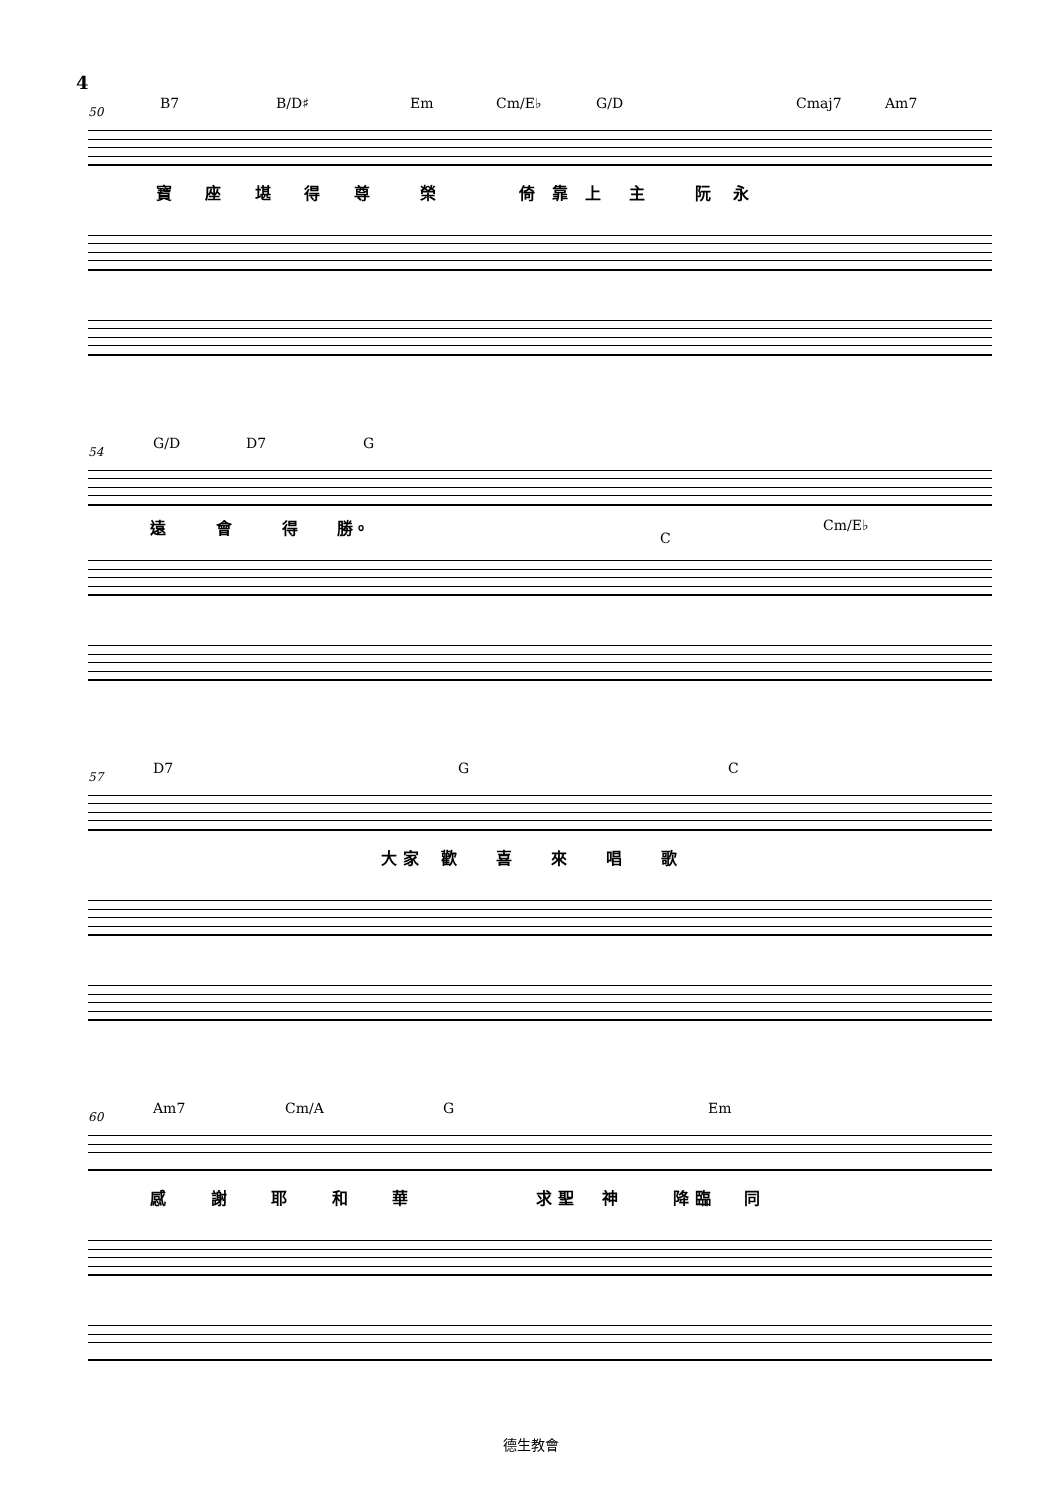4
50
B7 B/D♯ Em Cm/E♭ G/D Cmaj7 Am7
寶 座 堪 得 尊 榮 倚 靠 上 主 阮 永
54
G/D D7 G
遠 會 得 勝。
C
Cm/E♭
57
D7 G C
大 家 歡 喜 來 唱 歌
60
Am7 Cm/A G Em
感 謝 耶 和 華 求 聖 神 降 臨 同
德生教會